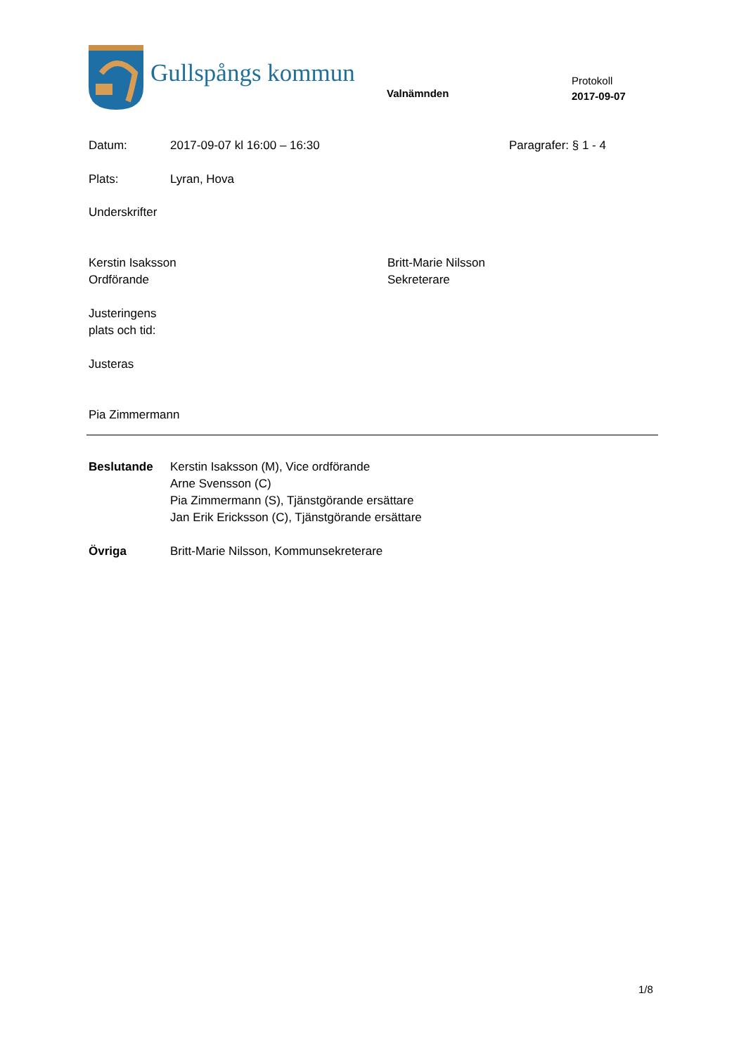Gullspångs kommun
Valnämnden
Protokoll
2017-09-07
Datum: 2017-09-07 kl 16:00 – 16:30 Paragrafer: § 1 - 4
Plats: Lyran, Hova
Underskrifter
Kerstin Isaksson
Ordförande
Britt-Marie Nilsson
Sekreterare
Justeringens
plats och tid:
Justeras
Pia Zimmermann
Beslutande Kerstin Isaksson (M), Vice ordförande
Arne Svensson (C)
Pia Zimmermann (S), Tjänstgörande ersättare
Jan Erik Ericksson (C), Tjänstgörande ersättare
Övriga Britt-Marie Nilsson, Kommunsekreterare
1/8